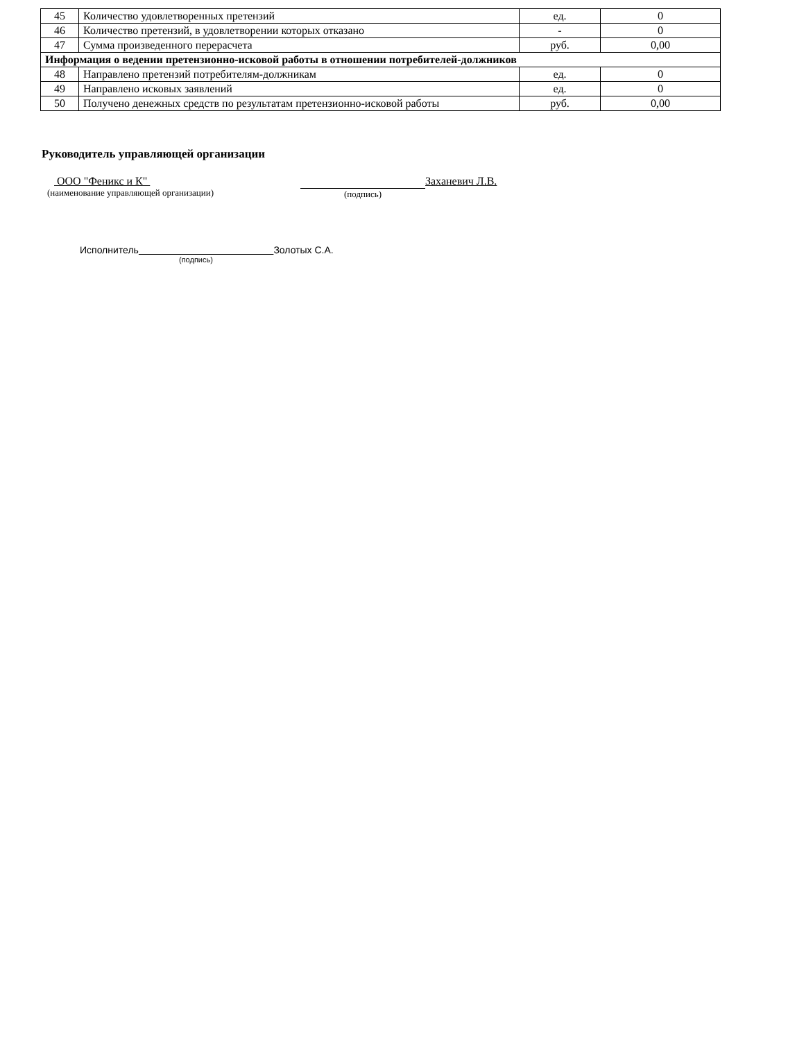| 45 | Количество удовлетворенных претензий | ед. | 0 |
| 46 | Количество претензий, в удовлетворении которых отказано | - | 0 |
| 47 | Сумма произведенного перерасчета | руб. | 0,00 |
| Информация о ведении претензионно-исковой работы в отношении потребителей-должников | | | |
| 48 | Направлено претензий потребителям-должникам | ед. | 0 |
| 49 | Направлено исковых заявлений | ед. | 0 |
| 50 | Получено денежных средств по результатам претензионно-исковой работы | руб. | 0,00 |
Руководитель управляющей организации
ООО "Феникс и К"
(наименование управляющей организации)
(подпись)
Заханевич Л.В.
Исполнитель Золотых С.А.
(подпись)